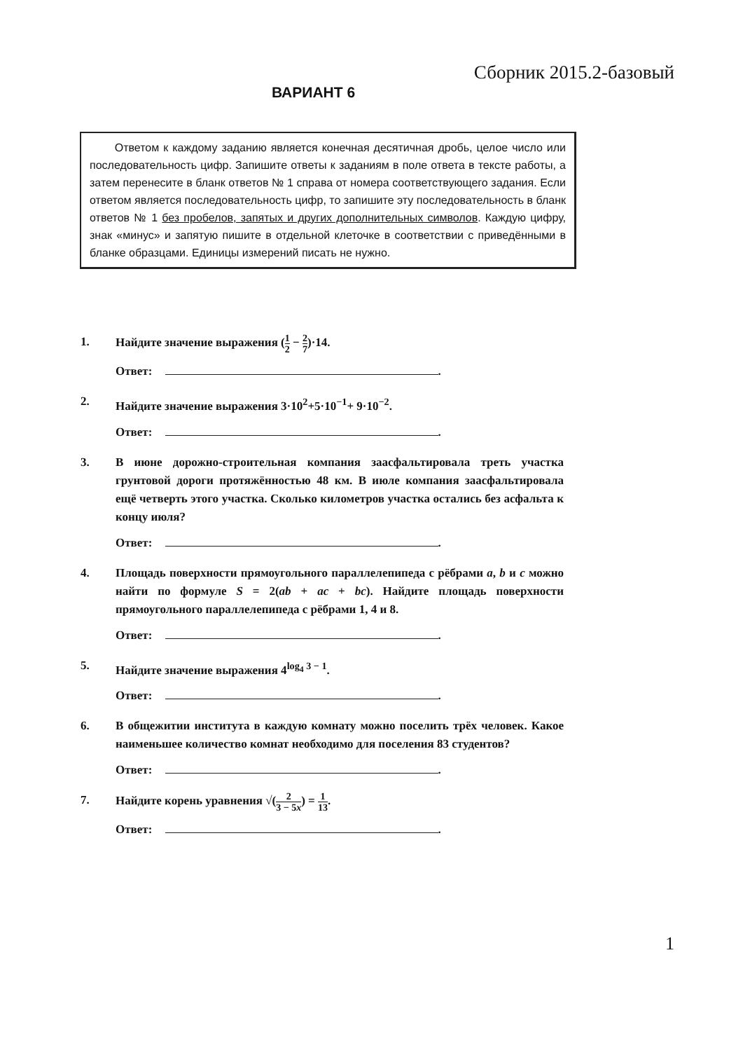Сборник 2015.2-базовый
ВАРИАНТ 6
Ответом к каждому заданию является конечная десятичная дробь, целое число или последовательность цифр. Запишите ответы к заданиям в поле ответа в тексте работы, а затем перенесите в бланк ответов № 1 справа от номера соответствующего задания. Если ответом является последовательность цифр, то запишите эту последовательность в бланк ответов № 1 без пробелов, запятых и других дополнительных символов. Каждую цифру, знак «минус» и запятую пишите в отдельной клеточке в соответствии с приведёнными в бланке образцами. Единицы измерений писать не нужно.
1. Найдите значение выражения (1 2 − 2 7)·14.
Ответ: .
2. Найдите значение выражения 3·10<sup>2</sup>+5·10<sup>−1</sup>+ 9·10<sup>−2</sup>.
Ответ: .
3. В июне дорожно-строительная компания заасфальтировала треть участка грунтовой дороги протяжённостью 48 км. В июле компания заасфальтировала ещё четверть этого участка. Сколько километров участка остались без асфальта к концу июля?
Ответ: .
4. Площадь поверхности прямоугольного параллелепипеда с рёбрами a, b и c можно найти по формуле S = 2(ab + ac + bc). Найдите площадь поверхности прямоугольного параллелепипеда с рёбрами 1, 4 и 8.
Ответ: .
5. Найдите значение выражения 4<sup>log<sub>4</sub> 3 − 1</sup>.
Ответ: .
6. В общежитии института в каждую комнату можно поселить трёх человек. Какое наименьшее количество комнат необходимо для поселения 83 студентов?
Ответ: .
7. Найдите корень уравнения √(2 3 − 5x) = 1 13.
Ответ: .
1